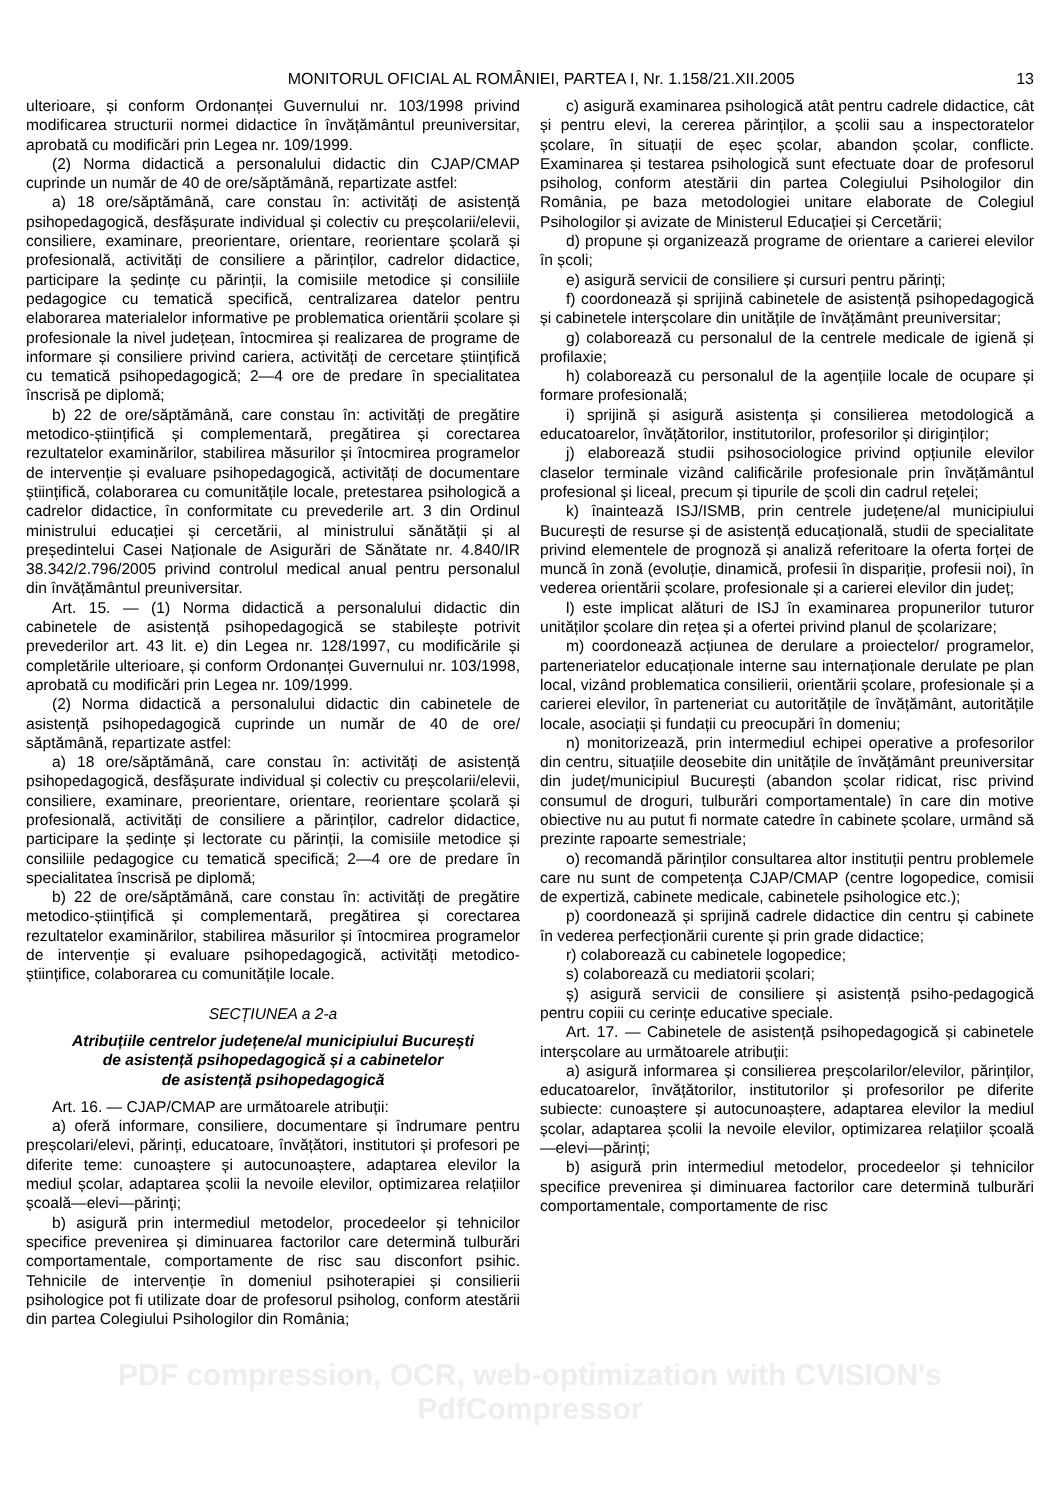MONITORUL OFICIAL AL ROMÂNIEI, PARTEA I, Nr. 1.158/21.XII.2005 13
ulterioare, și conform Ordonanței Guvernului nr. 103/1998 privind modificarea structurii normei didactice în învățământul preuniversitar, aprobată cu modificări prin Legea nr. 109/1999.
(2) Norma didactică a personalului didactic din CJAP/CMAP cuprinde un număr de 40 de ore/săptămână, repartizate astfel:
a) 18 ore/săptămână, care constau în: activități de asistență psihopedagogică, desfășurate individual și colectiv cu preșcolarii/elevii, consiliere, examinare, preorientare, orientare, reorientare școlară și profesională, activități de consiliere a părinților, cadrelor didactice, participare la ședințe cu părinții, la comisiile metodice și consiliile pedagogice cu tematică specifică, centralizarea datelor pentru elaborarea materialelor informative pe problematica orientării școlare și profesionale la nivel județean, întocmirea și realizarea de programe de informare și consiliere privind cariera, activități de cercetare științifică cu tematică psihopedagogică; 2—4 ore de predare în specialitatea înscrisă pe diplomă;
b) 22 de ore/săptămână, care constau în: activități de pregătire metodico-științifică și complementară, pregătirea și corectarea rezultatelor examinărilor, stabilirea măsurilor și întocmirea programelor de intervenție și evaluare psihopedagogică, activități de documentare științifică, colaborarea cu comunitățile locale, pretestarea psihologică a cadrelor didactice, în conformitate cu prevederile art. 3 din Ordinul ministrului educației și cercetării, al ministrului sănătății și al președintelui Casei Naționale de Asigurări de Sănătate nr. 4.840/IR 38.342/2.796/2005 privind controlul medical anual pentru personalul din învățământul preuniversitar.
Art. 15. — (1) Norma didactică a personalului didactic din cabinetele de asistență psihopedagogică se stabilește potrivit prevederilor art. 43 lit. e) din Legea nr. 128/1997, cu modificările și completările ulterioare, și conform Ordonanței Guvernului nr. 103/1998, aprobată cu modificări prin Legea nr. 109/1999.
(2) Norma didactică a personalului didactic din cabinetele de asistență psihopedagogică cuprinde un număr de 40 de ore/ săptămână, repartizate astfel:
a) 18 ore/săptămână, care constau în: activități de asistență psihopedagogică, desfășurate individual și colectiv cu preșcolarii/elevii, consiliere, examinare, preorientare, orientare, reorientare școlară și profesională, activități de consiliere a părinților, cadrelor didactice, participare la ședințe și lectorate cu părinții, la comisiile metodice și consiliile pedagogice cu tematică specifică; 2—4 ore de predare în specialitatea înscrisă pe diplomă;
b) 22 de ore/săptămână, care constau în: activități de pregătire metodico-științifică și complementară, pregătirea și corectarea rezultatelor examinărilor, stabilirea măsurilor și întocmirea programelor de intervenție și evaluare psihopedagogică, activități metodico-științifice, colaborarea cu comunitățile locale.
SECȚIUNEA a 2-a
Atribuțiile centrelor județene/al municipiului București
de asistență psihopedagogică și a cabinetelor
de asistență psihopedagogică
Art. 16. — CJAP/CMAP are următoarele atribuții:
a) oferă informare, consiliere, documentare și îndrumare pentru preșcolari/elevi, părinți, educatoare, învățători, institutori și profesori pe diferite teme: cunoaștere și autocunoaștere, adaptarea elevilor la mediul școlar, adaptarea școlii la nevoile elevilor, optimizarea relațiilor școală—elevi—părinți;
b) asigură prin intermediul metodelor, procedeelor și tehnicilor specifice prevenirea și diminuarea factorilor care determină tulburări comportamentale, comportamente de risc sau disconfort psihic. Tehnicile de intervenție în domeniul psihoterapiei și consilierii psihologice pot fi utilizate doar de profesorul psiholog, conform atestării din partea Colegiului Psihologilor din România;
c) asigură examinarea psihologică atât pentru cadrele didactice, cât și pentru elevi, la cererea părinților, a școlii sau a inspectoratelor școlare, în situații de eșec școlar, abandon școlar, conflicte. Examinarea și testarea psihologică sunt efectuate doar de profesorul psiholog, conform atestării din partea Colegiului Psihologilor din România, pe baza metodologiei unitare elaborate de Colegiul Psihologilor și avizate de Ministerul Educației și Cercetării;
d) propune și organizează programe de orientare a carierei elevilor în școli;
e) asigură servicii de consiliere și cursuri pentru părinți;
f) coordonează și sprijină cabinetele de asistență psihopedagogică și cabinetele interșcolare din unitățile de învățământ preuniversitar;
g) colaborează cu personalul de la centrele medicale de igienă și profilaxie;
h) colaborează cu personalul de la agențiile locale de ocupare și formare profesională;
i) sprijină și asigură asistența și consilierea metodologică a educatoarelor, învățătorilor, institutorilor, profesorilor și diriginților;
j) elaborează studii psihosociologice privind opțiunile elevilor claselor terminale vizând calificările profesionale prin învățământul profesional și liceal, precum și tipurile de școli din cadrul rețelei;
k) înaintează ISJ/ISMB, prin centrele județene/al municipiului București de resurse și de asistență educațională, studii de specialitate privind elementele de prognoză și analiză referitoare la oferta forței de muncă în zonă (evoluție, dinamică, profesii în dispariție, profesii noi), în vederea orientării școlare, profesionale și a carierei elevilor din județ;
l) este implicat alături de ISJ în examinarea propunerilor tuturor unităților școlare din rețea și a ofertei privind planul de școlarizare;
m) coordonează acțiunea de derulare a proiectelor/ programelor, parteneriatelor educaționale interne sau internaționale derulate pe plan local, vizând problematica consilierii, orientării școlare, profesionale și a carierei elevilor, în parteneriat cu autoritățile de învățământ, autoritățile locale, asociații și fundații cu preocupări în domeniu;
n) monitorizează, prin intermediul echipei operative a profesorilor din centru, situațiile deosebite din unitățile de învățământ preuniversitar din județ/municipiul București (abandon școlar ridicat, risc privind consumul de droguri, tulburări comportamentale) în care din motive obiective nu au putut fi normate catedre în cabinete școlare, urmând să prezinte rapoarte semestriale;
o) recomandă părinților consultarea altor instituții pentru problemele care nu sunt de competența CJAP/CMAP (centre logopedice, comisii de expertiză, cabinete medicale, cabinetele psihologice etc.);
p) coordonează și sprijină cadrele didactice din centru și cabinete în vederea perfecționării curente și prin grade didactice;
r) colaborează cu cabinetele logopedice;
s) colaborează cu mediatorii școlari;
ș) asigură servicii de consiliere și asistență psiho-pedagogică pentru copiii cu cerințe educative speciale.
Art. 17. — Cabinetele de asistență psihopedagogică și cabinetele interșcolare au următoarele atribuții:
a) asigură informarea și consilierea preșcolarilor/elevilor, părinților, educatoarelor, învățătorilor, institutorilor și profesorilor pe diferite subiecte: cunoaștere și autocunoaștere, adaptarea elevilor la mediul școlar, adaptarea școlii la nevoile elevilor, optimizarea relațiilor școală—elevi—părinți;
b) asigură prin intermediul metodelor, procedeelor și tehnicilor specifice prevenirea și diminuarea factorilor care determină tulburări comportamentale, comportamente de risc
PDF compression, OCR, web-optimization with CVISION's PdfCompressor